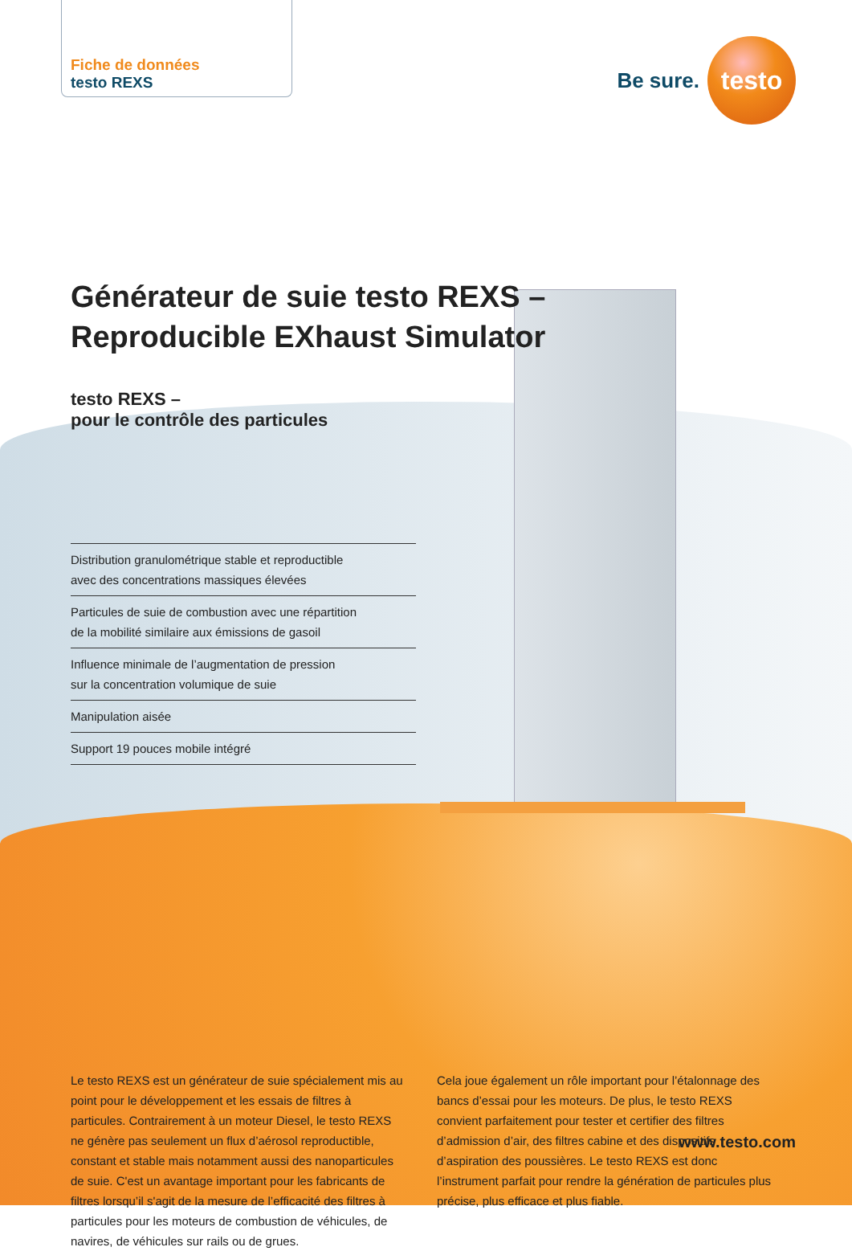Be sure.
testo
Fiche de données
testo REXS
Générateur de suie testo REXS –
Reproducible EXhaust Simulator
testo REXS –
pour le contrôle des particules
Distribution granulométrique stable et reproductible
avec des concentrations massiques élevées
Particules de suie de combustion avec une répartition
de la mobilité similaire aux émissions de gasoil
Influence minimale de l’augmentation de pression
sur la concentration volumique de suie
Manipulation aisée
Support 19 pouces mobile intégré
Le testo REXS est un générateur de suie spécialement mis au point pour le développement et les essais de filtres à particules. Contrairement à un moteur Diesel, le testo REXS ne génère pas seulement un flux d’aérosol reproductible, constant et stable mais notamment aussi des nanoparticules de suie. C'est un avantage important pour les fabricants de filtres lorsqu’il s'agit de la mesure de l’efficacité des filtres à particules pour les moteurs de combustion de véhicules, de navires, de véhicules sur rails ou de grues.
Cela joue également un rôle important pour l’étalonnage des bancs d’essai pour les moteurs. De plus, le testo REXS convient parfaitement pour tester et certifier des filtres d’admission d’air, des filtres cabine et des dispositifs d’aspiration des poussières. Le testo REXS est donc l’instrument parfait pour rendre la génération de particules plus précise, plus efficace et plus fiable.
www.testo.com